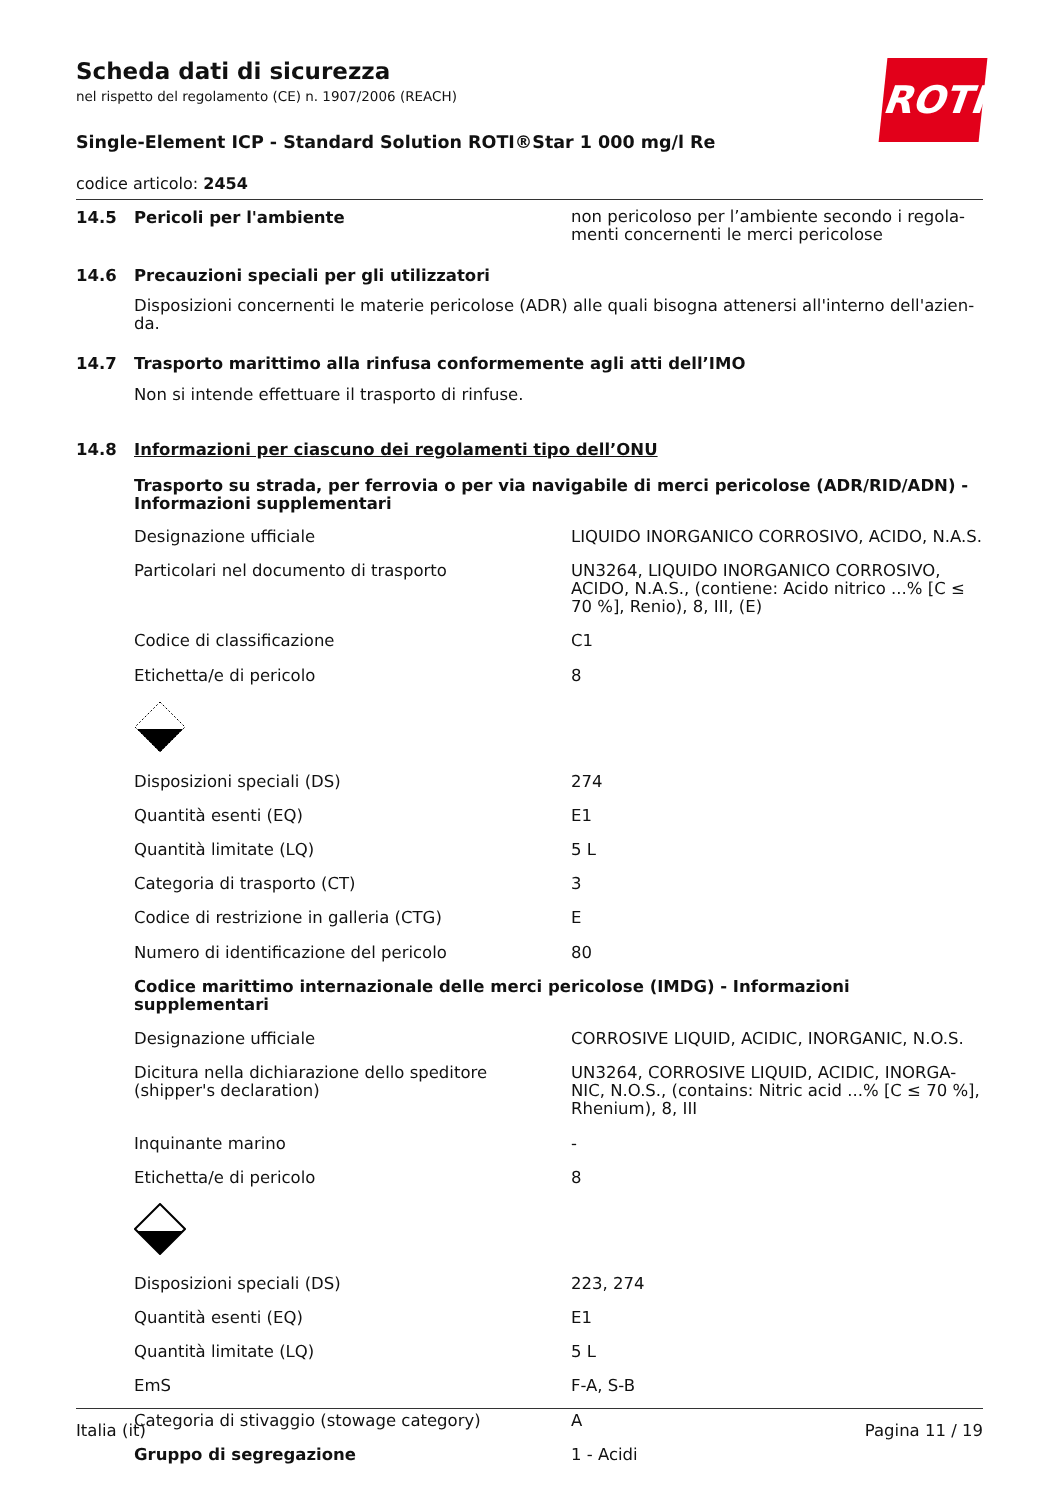ROTH
Scheda dati di sicurezza
nel rispetto del regolamento (CE) n. 1907/2006 (REACH)
Single-Element ICP - Standard Solution ROTI®Star 1 000 mg/l Re
codice articolo: 2454
14.5 Pericoli per l'ambiente
non pericoloso per l’ambiente secondo i regola-menti concernenti le merci pericolose
14.6 Precauzioni speciali per gli utilizzatori
Disposizioni concernenti le materie pericolose (ADR) alle quali bisogna attenersi all'interno dell'azien-da.
14.7 Trasporto marittimo alla rinfusa conformemente agli atti dell’IMO
Non si intende effettuare il trasporto di rinfuse.
14.8 Informazioni per ciascuno dei regolamenti tipo dell’ONU
Trasporto su strada, per ferrovia o per via navigabile di merci pericolose (ADR/RID/ADN) - Informazioni supplementari
| Designazione ufficiale | LIQUIDO INORGANICO CORROSIVO, ACIDO, N.A.S. |
| Particolari nel documento di trasporto | UN3264, LIQUIDO INORGANICO CORROSIVO, ACIDO, N.A.S., (contiene: Acido nitrico ...% [C ≤ 70 %], Renio), 8, III, (E) |
| Codice di classificazione | C1 |
| Etichetta/e di pericolo | 8 |
| Disposizioni speciali (DS) | 274 |
| Quantità esenti (EQ) | E1 |
| Quantità limitate (LQ) | 5 L |
| Categoria di trasporto (CT) | 3 |
| Codice di restrizione in galleria (CTG) | E |
| Numero di identificazione del pericolo | 80 |
| Codice marittimo internazionale delle merci pericolose (IMDG) - Informazioni supplementari | |
| Designazione ufficiale | CORROSIVE LIQUID, ACIDIC, INORGANIC, N.O.S. |
| Dicitura nella dichiarazione dello speditore (shipper's declaration) | UN3264, CORROSIVE LIQUID, ACIDIC, INORGA-NIC, N.O.S., (contains: Nitric acid ...% [C ≤ 70 %], Rhenium), 8, III |
| Inquinante marino | - |
| Etichetta/e di pericolo | 8 |
| Disposizioni speciali (DS) | 223, 274 |
| Quantità esenti (EQ) | E1 |
| Quantità limitate (LQ) | 5 L |
| EmS | F-A, S-B |
| Categoria di stivaggio (stowage category) | A |
| Gruppo di segregazione | 1 - Acidi |
Italia (it) Pagina 11 / 19